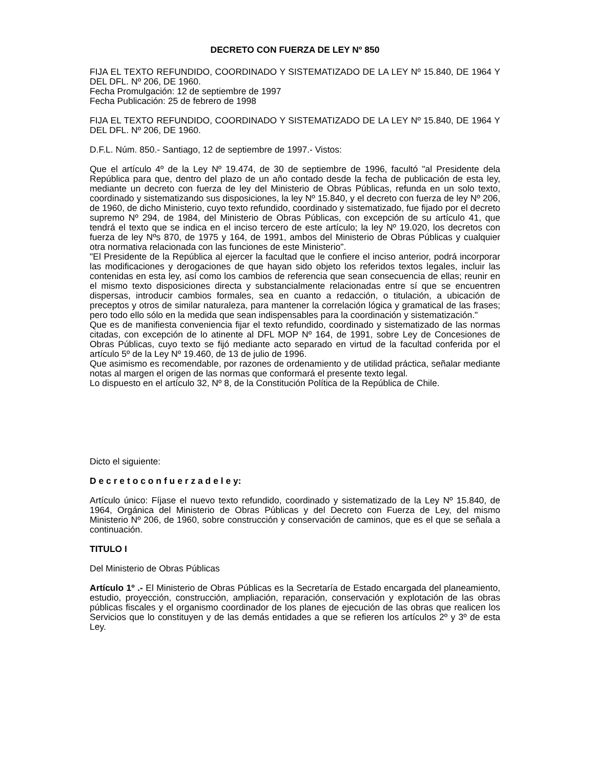DECRETO CON FUERZA DE LEY Nº 850
FIJA EL TEXTO REFUNDIDO, COORDINADO Y SISTEMATIZADO DE LA LEY Nº 15.840, DE 1964 Y DEL DFL. Nº 206, DE 1960.
Fecha Promulgación: 12 de septiembre de 1997
Fecha Publicación: 25 de febrero de 1998
FIJA EL TEXTO REFUNDIDO, COORDINADO Y SISTEMATIZADO DE LA LEY Nº 15.840, DE 1964 Y DEL DFL. Nº 206, DE 1960.
D.F.L. Núm. 850.- Santiago, 12 de septiembre de 1997.- Vistos:
Que el artículo 4º de la Ley Nº 19.474, de 30 de septiembre de 1996, facultó "al Presidente dela República para que, dentro del plazo de un año contado desde la fecha de publicación de esta ley, mediante un decreto con fuerza de ley del Ministerio de Obras Públicas, refunda en un solo texto, coordinado y sistematizando sus disposiciones, la ley Nº 15.840, y el decreto con fuerza de ley Nº 206, de 1960, de dicho Ministerio, cuyo texto refundido, coordinado y sistematizado, fue fijado por el decreto supremo Nº 294, de 1984, del Ministerio de Obras Públicas, con excepción de su artículo 41, que tendrá el texto que se indica en el inciso tercero de este artículo; la ley Nº 19.020, los decretos con fuerza de ley Nºs 870, de 1975 y 164, de 1991, ambos del Ministerio de Obras Públicas y cualquier otra normativa relacionada con las funciones de este Ministerio".
"El Presidente de la República al ejercer la facultad que le confiere el inciso anterior, podrá incorporar las modificaciones y derogaciones de que hayan sido objeto los referidos textos legales, incluir las contenidas en esta ley, así como los cambios de referencia que sean consecuencia de ellas; reunir en el mismo texto disposiciones directa y substancialmente relacionadas entre sí que se encuentren dispersas, introducir cambios formales, sea en cuanto a redacción, o titulación, a ubicación de preceptos y otros de similar naturaleza, para mantener la correlación lógica y gramatical de las frases; pero todo ello sólo en la medida que sean indispensables para la coordinación y sistematización."
Que es de manifiesta conveniencia fijar el texto refundido, coordinado y sistematizado de las normas citadas, con excepción de lo atinente al DFL MOP Nº 164, de 1991, sobre Ley de Concesiones de Obras Públicas, cuyo texto se fijó mediante acto separado en virtud de la facultad conferida por el artículo 5º de la Ley Nº 19.460, de 13 de julio de 1996.
Que asimismo es recomendable, por razones de ordenamiento y de utilidad práctica, señalar mediante notas al margen el origen de las normas que conformará el presente texto legal.
Lo dispuesto en el artículo 32, Nº 8, de la Constitución Política de la República de Chile.
Dicto el siguiente:
D e c r e t o c o n f u e r z a d e l e y:
Artículo único: Fíjase el nuevo texto refundido, coordinado y sistematizado de la Ley Nº 15.840, de 1964, Orgánica del Ministerio de Obras Públicas y del Decreto con Fuerza de Ley, del mismo Ministerio Nº 206, de 1960, sobre construcción y conservación de caminos, que es el que se señala a continuación.
TITULO I
Del Ministerio de Obras Públicas
Artículo 1º .- El Ministerio de Obras Públicas es la Secretaría de Estado encargada del planeamiento, estudio, proyección, construcción, ampliación, reparación, conservación y explotación de las obras públicas fiscales y el organismo coordinador de los planes de ejecución de las obras que realicen los Servicios que lo constituyen y de las demás entidades a que se refieren los artículos 2º y 3º de esta Ley.